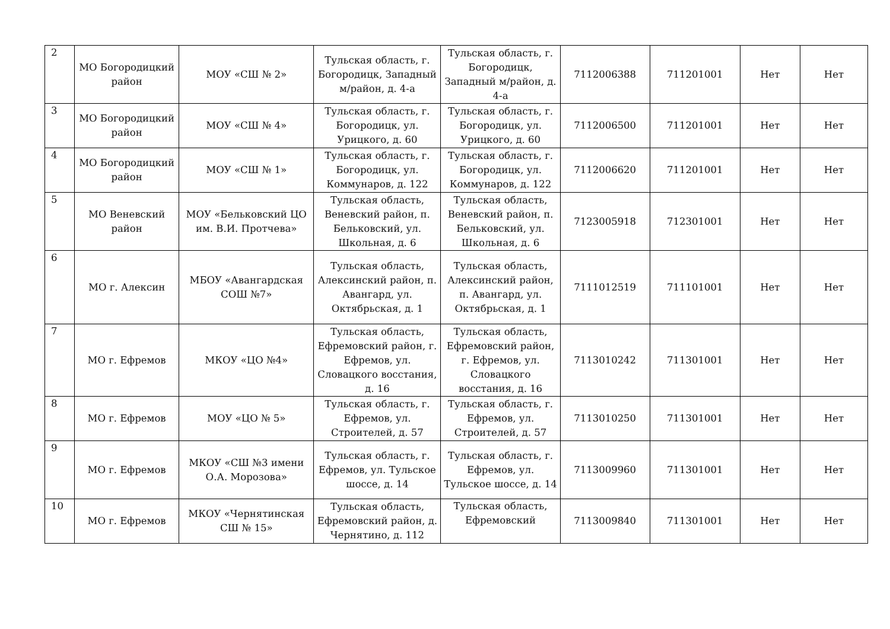| 2 | МО Богородицкий район | МОУ «СШ № 2» | Тульская область, г. Богородицк, Западный м/район, д. 4-а | Тульская область, г. Богородицк, Западный м/район, д. 4-а | 7112006388 | 711201001 | Нет | Нет |
| 3 | МО Богородицкий район | МОУ «СШ № 4» | Тульская область, г. Богородицк, ул. Урицкого, д. 60 | Тульская область, г. Богородицк, ул. Урицкого, д. 60 | 7112006500 | 711201001 | Нет | Нет |
| 4 | МО Богородицкий район | МОУ «СШ № 1» | Тульская область, г. Богородицк, ул. Коммунаров, д. 122 | Тульская область, г. Богородицк, ул. Коммунаров, д. 122 | 7112006620 | 711201001 | Нет | Нет |
| 5 | МО Веневский район | МОУ «Бельковский ЦО им. В.И. Протчева» | Тульская область, Веневский район, п. Бельковский, ул. Школьная, д. 6 | Тульская область, Веневский район, п. Бельковский, ул. Школьная, д. 6 | 7123005918 | 712301001 | Нет | Нет |
| 6 | МО г. Алексин | МБОУ «Авангардская СОШ №7» | Тульская область, Алексинский район, п. Авангард, ул. Октябрьская, д. 1 | Тульская область, Алексинский район, п. Авангард, ул. Октябрьская, д. 1 | 7111012519 | 711101001 | Нет | Нет |
| 7 | МО г. Ефремов | МКОУ «ЦО №4» | Тульская область, Ефремовский район, г. Ефремов, ул. Словацкого восстания, д. 16 | Тульская область, Ефремовский район, г. Ефремов, ул. Словацкого восстания, д. 16 | 7113010242 | 711301001 | Нет | Нет |
| 8 | МО г. Ефремов | МОУ «ЦО № 5» | Тульская область, г. Ефремов, ул. Строителей, д. 57 | Тульская область, г. Ефремов, ул. Строителей, д. 57 | 7113010250 | 711301001 | Нет | Нет |
| 9 | МО г. Ефремов | МКОУ «СШ №3 имени О.А. Морозова» | Тульская область, г. Ефремов, ул. Тульское шоссе, д. 14 | Тульская область, г. Ефремов, ул. Тульское шоссе, д. 14 | 7113009960 | 711301001 | Нет | Нет |
| 10 | МО г. Ефремов | МКОУ «Чернятинская СШ № 15» | Тульская область, Ефремовский район, д. Чернятино, д. 112 | Тульская область, Ефремовский | 7113009840 | 711301001 | Нет | Нет |